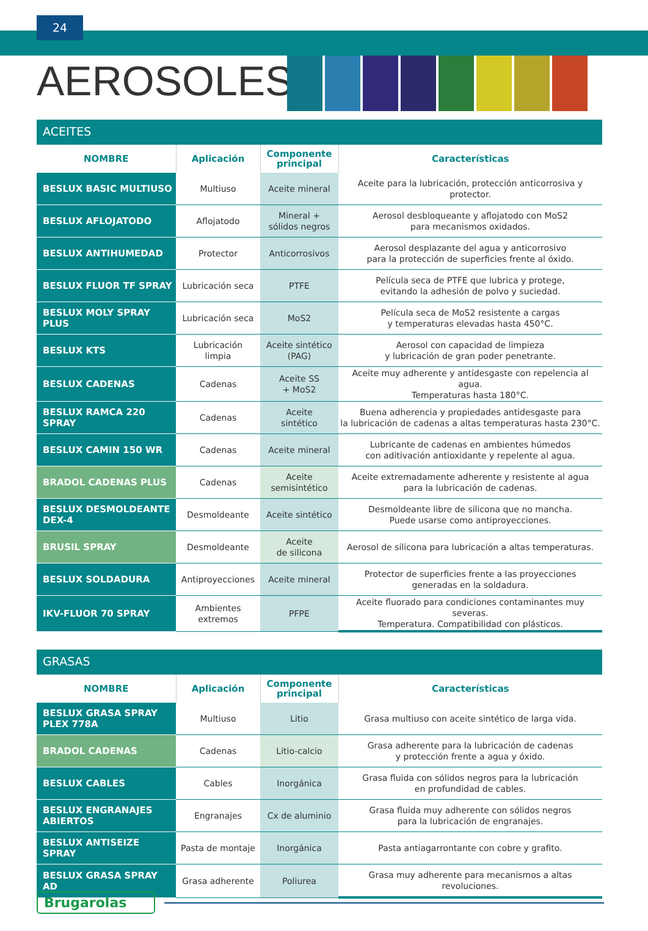24
AEROSOLES
ACEITES
| NOMBRE | Aplicación | Componente principal | Características |
| --- | --- | --- | --- |
| BESLUX BASIC MULTIUSO | Multiuso | Aceite mineral | Aceite para la lubricación, protección anticorrosiva y protector. |
| BESLUX AFLOJATODO | Aflojatodo | Mineral + sólidos negros | Aerosol desbloqueante y aflojatodo con MoS2 para mecanismos oxidados. |
| BESLUX ANTIHUMEDAD | Protector | Anticorrosivos | Aerosol desplazante del agua y anticorrosivo para la protección de superficies frente al óxido. |
| BESLUX FLUOR TF SPRAY | Lubricación seca | PTFE | Película seca de PTFE que lubrica y protege, evitando la adhesión de polvo y suciedad. |
| BESLUX MOLY SPRAY PLUS | Lubricación seca | MoS2 | Película seca de MoS2 resistente a cargas y temperaturas elevadas hasta 450°C. |
| BESLUX KTS | Lubricación limpia | Aceite sintético (PAG) | Aerosol con capacidad de limpieza y lubricación de gran poder penetrante. |
| BESLUX CADENAS | Cadenas | Aceite SS + MoS2 | Aceite muy adherente y antidesgaste con repelencia al agua. Temperaturas hasta 180°C. |
| BESLUX RAMCA 220 SPRAY | Cadenas | Aceite sintético | Buena adherencia y propiedades antidesgaste para la lubricación de cadenas a altas temperaturas hasta 230°C. |
| BESLUX CAMIN 150 WR | Cadenas | Aceite mineral | Lubricante de cadenas en ambientes húmedos con aditivación antioxidante y repelente al agua. |
| BRADOL CADENAS PLUS | Cadenas | Aceite semisintético | Aceite extremadamente adherente y resistente al agua para la lubricación de cadenas. |
| BESLUX DESMOLDEANTE DEX-4 | Desmoldeante | Aceite sintético | Desmoldeante libre de silicona que no mancha. Puede usarse como antiproyecciones. |
| BRUSIL SPRAY | Desmoldeante | Aceite de silicona | Aerosol de silicona para lubricación a altas temperaturas. |
| BESLUX SOLDADURA | Antiproyecciones | Aceite mineral | Protector de superficies frente a las proyecciones generadas en la soldadura. |
| IKV-FLUOR 70 SPRAY | Ambientes extremos | PFPE | Aceite fluorado para condiciones contaminantes muy severas. Temperatura. Compatibilidad con plásticos. |
GRASAS
| NOMBRE | Aplicación | Componente principal | Características |
| --- | --- | --- | --- |
| BESLUX GRASA SPRAY PLEX 778A | Multiuso | Litio | Grasa multiuso con aceite sintético de larga vida. |
| BRADOL CADENAS | Cadenas | Litio-calcio | Grasa adherente para la lubricación de cadenas y protección frente a agua y óxido. |
| BESLUX CABLES | Cables | Inorgánica | Grasa fluida con sólidos negros para la lubricación en profundidad de cables. |
| BESLUX ENGRANAJES ABIERTOS | Engranajes | Cx de aluminio | Grasa fluida muy adherente con sólidos negros para la lubricación de engranajes. |
| BESLUX ANTISEIZE SPRAY | Pasta de montaje | Inorgánica | Pasta antiagarrontante con cobre y grafito. |
| BESLUX GRASA SPRAY AD | Grasa adherente | Poliurea | Grasa muy adherente para mecanismos a altas revoluciones. |
Brugarolas